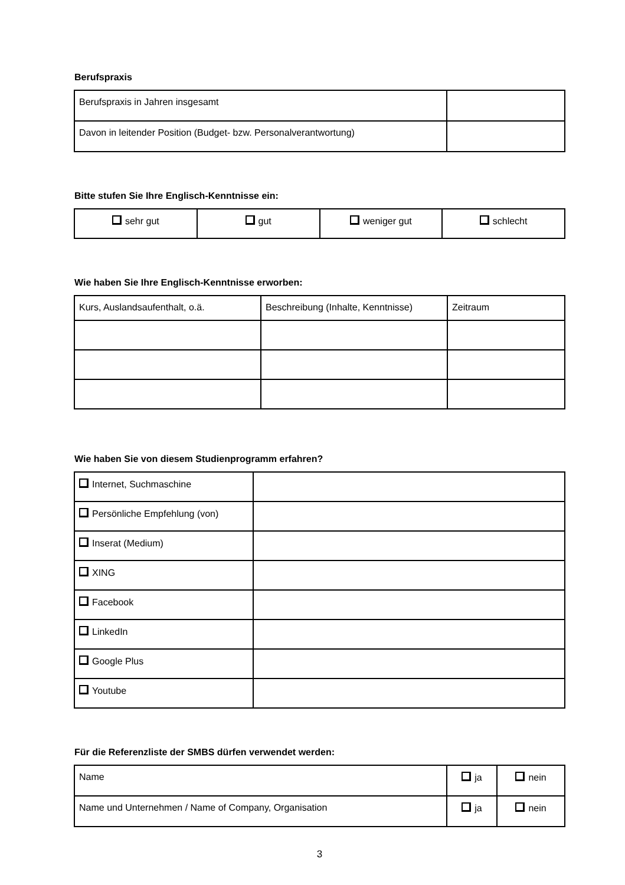Berufspraxis
| Berufspraxis in Jahren insgesamt | |
| Davon in leitender Position (Budget- bzw. Personalverantwortung) | |
Bitte stufen Sie Ihre Englisch-Kenntnisse ein:
| sehr gut | gut | weniger gut | schlecht |
Wie haben Sie Ihre Englisch-Kenntnisse erworben:
| Kurs, Auslandsaufenthalt, o.ä. | Beschreibung (Inhalte, Kenntnisse) | Zeitraum |
Wie haben Sie von diesem Studienprogramm erfahren?
| Internet, Suchmaschine | |
| Persönliche Empfehlung (von) | |
| Inserat (Medium) | |
| XING | |
| Facebook | |
| LinkedIn | |
| Google Plus | |
| Youtube | |
Für die Referenzliste der SMBS dürfen verwendet werden:
| Name | ja | nein |
| Name und Unternehmen / Name of Company, Organisation | ja | nein |
3